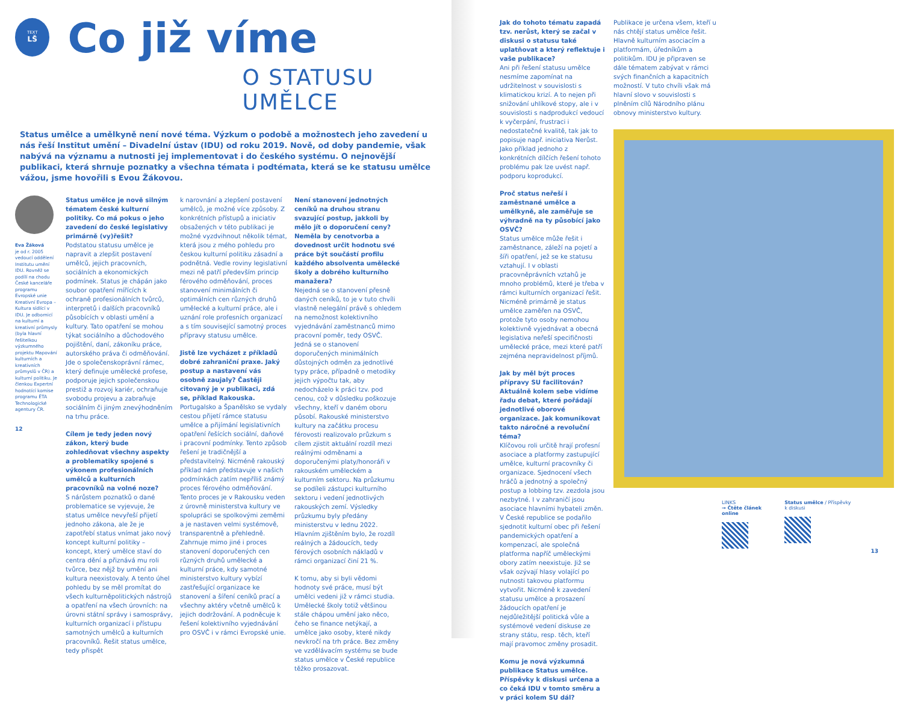TEXT
LŠ
Co již víme
O STATUSU UMĚLCE
Status umělce a umělkyně není nové téma. Výzkum o podobě a možnostech jeho zavedení u nás řeší Institut umění – Divadelní ústav (IDU) od roku 2019. Nově, od doby pandemie, však nabývá na významu a nutnosti jej implementovat i do českého systému. O nejnovější publikaci, která shrnuje poznatky a všechna témata i podtémata, která se ke statusu umělce vážou, jsme hovořili s Evou Žákovou.
Eva Žáková
je od r. 2005 vedoucí oddělení Institutu umění IDU. Rovněž se podílí na chodu České kanceláře programu Evropské unie Kreativní Evropa – Kultura sídlící v IDU. Je odbornicí na kulturní a kreativní průmysly (byla hlavní řešitelkou výzkumného projektu Mapování kulturních a kreativních průmyslů v ČR) a kulturní politiku. Je členkou Expertní hodnotící komise programu ÉTA Technologické agentury ČR.
12
Status umělce je nově silným tématem české kulturní politiky. Co má pokus o jeho zavedení do české legislativy primárně (vy)řešit?
Podstatou statusu umělce je napravit a zlepšit postavení umělců, jejich pracovních, sociálních a ekonomických podmínek. Status je chápán jako soubor opatření mířících k ochraně profesionálních tvůrců, interpretů i dalších pracovníků působících v oblasti umění a kultury. Tato opatření se mohou týkat sociálního a důchodového pojištění, daní, zákoníku práce, autorského práva či odměňování. Jde o společenskoprávní rámec, který definuje umělecké profese, podporuje jejich společenskou prestiž a rozvoj kariér, ochraňuje svobodu projevu a zabraňuje sociálním či jiným znevýhodněním na trhu práce.
Cílem je tedy jeden nový zákon, který bude zohledňovat všechny aspekty a problematiky spojené s výkonem profesionálních umělců a kulturních pracovníků na volné noze?
S nárůstem poznatků o dané problematice se vyjevuje, že status umělce nevyřeší přijetí jednoho zákona, ale že je zapotřebí status vnímat jako nový koncept kulturní politiky – koncept, který umělce staví do centra dění a přiznává mu roli tvůrce, bez nějž by umění ani kultura neexistovaly. A tento úhel pohledu by se měl promítat do všech kulturněpolitických nástrojů a opatření na všech úrovních: na úrovni státní správy i samosprávy, kulturních organizací i přístupu samotných umělců a kulturních pracovníků. Řešit status umělce, tedy přispět
k narovnání a zlepšení postavení umělců, je možné více způsoby. Z konkrétních přístupů a iniciativ obsažených v této publikaci je možné vyzdvihnout několik témat, která jsou z mého pohledu pro českou kulturní politiku zásadní a podnětná. Vedle roviny legislativní mezi ně patří především princip férového odměňování, proces stanovení minimálních či optimálních cen různých druhů umělecké a kulturní práce, ale i uznání role profesních organizací a s tím související samotný proces přípravy statusu umělce.
Jistě lze vycházet z příkladů dobré zahraniční praxe. Jaký postup a nastavení vás osobně zaujaly? Častěji citovaný je v publikaci, zdá se, příklad Rakouska.
Portugalsko a Španělsko se vydaly cestou přijetí rámce statusu umělce a přijímání legislativních opatření řešících sociální, daňové i pracovní podmínky. Tento způsob řešení je tradičnější a představitelný. Nicméně rakouský příklad nám představuje v našich podmínkách zatím nepříliš známý proces férového odměňování. Tento proces je v Rakousku veden z úrovně ministerstva kultury ve spolupráci se spolkovými zeměmi a je nastaven velmi systémově, transparentně a přehledně. Zahrnuje mimo jiné i proces stanovení doporučených cen různých druhů umělecké a kulturní práce, kdy samotné ministerstvo kultury vybízí zastřešující organizace ke stanovení a šíření ceníků prací a všechny aktéry včetně umělců k jejich dodržování. A podněcuje k řešení kolektivního vyjednávání pro OSVČ i v rámci Evropské unie.
Není stanovení jednotných ceníků na druhou stranu svazující postup, jakkoli by mělo jít o doporučení ceny? Neměla by cenotvorba a dovednost určit hodnotu své práce být součástí profilu každého absolventa umělecké školy a dobrého kulturního manažera?
Nejedná se o stanovení přesně daných ceníků, to je v tuto chvíli vlastně nelegální právě s ohledem na nemožnost kolektivního vyjednávání zaměstnanců mimo pracovní poměr, tedy OSVČ. Jedná se o stanovení doporučených minimálních důstojných odměn za jednotlivé typy práce, případně o metodiky jejich výpočtu tak, aby nedocházelo k práci tzv. pod cenou, což v důsledku poškozuje všechny, kteří v daném oboru působí. Rakouské ministerstvo kultury na začátku procesu férovosti realizovalo průzkum s cílem zjistit aktuální rozdíl mezi reálnými odměnami a doporučenými platy/honoráři v rakouském uměleckém a kulturním sektoru. Na průzkumu se podíleli zástupci kulturního sektoru i vedení jednotlivých rakouských zemí. Výsledky průzkumu byly předány ministerstvu v lednu 2022. Hlavním zjištěním bylo, že rozdíl reálných a žádoucích, tedy férových osobních nákladů v rámci organizací činí 21 %.
K tomu, aby si byli vědomi hodnoty své práce, musí být umělci vedeni již v rámci studia. Umělecké školy totiž většinou stále chápou umění jako něco, čeho se finance netýkají, a umělce jako osoby, které nikdy nevkročí na trh práce. Bez změny ve vzdělávacím systému se bude status umělce v České republice těžko prosazovat.
Jak do tohoto tématu zapadá tzv. nerůst, který se začal v diskusi o statusu také uplatňovat a který reflektuje i vaše publikace?
Ani při řešení statusu umělce nesmíme zapomínat na udržitelnost v souvislosti s klimatickou krizí. A to nejen při snižování uhlíkové stopy, ale i v souvislosti s nadprodukcí vedoucí k vyčerpání, frustraci i nedostatečné kvalitě, tak jak to popisuje např. iniciativa Nerůst. Jako příklad jednoho z konkrétních dílčích řešení tohoto problému pak lze uvést např. podporu koprodukcí.
Proč status neřeší i zaměstnané umělce a umělkyně, ale zaměřuje se výhradně na ty působící jako OSVČ?
Status umělce může řešit i zaměstnance, záleží na pojetí a šíři opatření, jež se ke statusu vztahují. I v oblasti pracovněprávních vztahů je mnoho problémů, které je třeba v rámci kulturních organizací řešit. Nicméně primárně je status umělce zaměřen na OSVČ, protože tyto osoby nemohou kolektivně vyjednávat a obecná legislativa neřeší specifičnosti umělecké práce, mezi které patří zejména nepravidelnost příjmů.
Jak by měl být proces přípravy SU facilitován? Aktuálně kolem sebe vidíme řadu debat, které pořádají jednotlivé oborové organizace. Jak komunikovat takto náročné a revoluční téma?
Klíčovou roli určitě hrají profesní asociace a platformy zastupující umělce, kulturní pracovníky či organizace. Sjednocení všech hráčů a jednotný a společný postup a lobbing tzv. zezdola jsou nezbytné. I v zahraničí jsou asociace hlavními hybateli změn. V České republice se podařilo sjednotit kulturní obec při řešení pandemických opatření a kompenzací, ale společná platforma napříč uměleckými obory zatím neexistuje. Již se však ozývají hlasy volající po nutnosti takovou platformu vytvořit. Nicméně k zavedení statusu umělce a prosazení žádoucích opatření je nejdůležitější politická vůle a systémové vedení diskuse ze strany státu, resp. těch, kteří mají pravomoc změny prosadit.
Komu je nová výzkumná publikace Status umělce. Příspěvky k diskusi určena a co čeká IDU v tomto směru a v práci kolem SU dál?
Publikace je určena všem, kteří u nás chtějí status umělce řešit. Hlavně kulturním asociacím a platformám, úředníkům a politikům. IDU je připraven se dále tématem zabývat v rámci svých finančních a kapacitních možností. V tuto chvíli však má hlavní slovo v souvislosti s plněním cílů Národního plánu obnovy ministerstvo kultury.
LINKS
→ Čtěte článek online
Status umělce / Příspěvky k diskusi
13